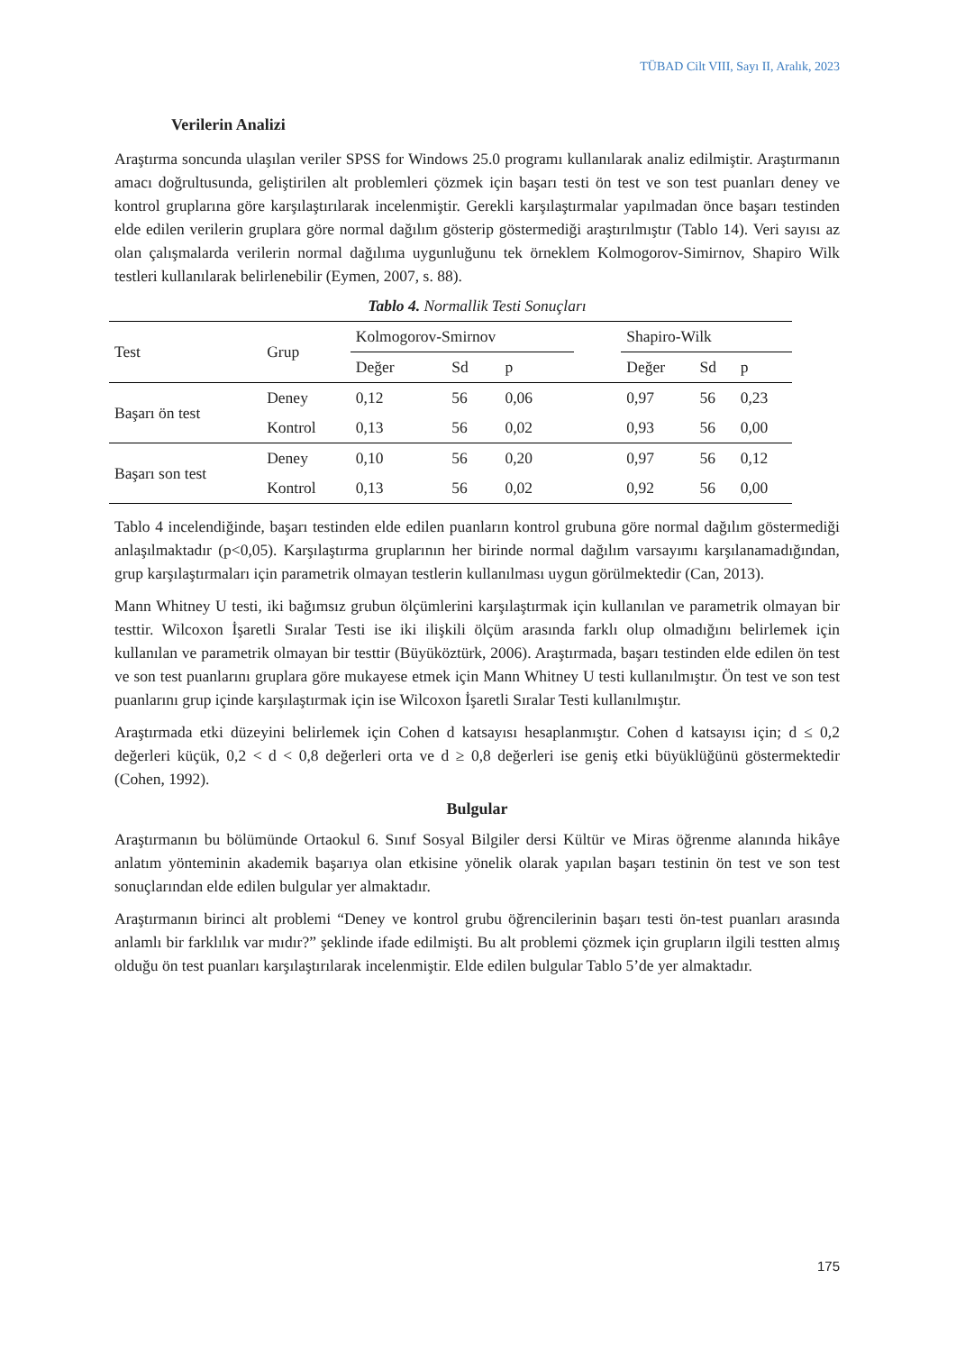TÜBAD Cilt VIII, Sayı II, Aralık, 2023
Verilerin Analizi
Araştırma soncunda ulaşılan veriler SPSS for Windows 25.0 programı kullanılarak analiz edilmiştir. Araştırmanın amacı doğrultusunda, geliştirilen alt problemleri çözmek için başarı testi ön test ve son test puanları deney ve kontrol gruplarına göre karşılaştırılarak incelenmiştir. Gerekli karşılaştırmalar yapılmadan önce başarı testinden elde edilen verilerin gruplara göre normal dağılım gösterip göstermediği araştırılmıştır (Tablo 14). Veri sayısı az olan çalışmalarda verilerin normal dağılıma uygunluğunu tek örneklem Kolmogorov-Simirnov, Shapiro Wilk testleri kullanılarak belirlenebilir (Eymen, 2007, s. 88).
Tablo 4. Normallik Testi Sonuçları
| Test | Grup | Kolmogorov-Smirnov | | | | Shapiro-Wilk | | |
| --- | --- | --- | --- | --- | --- | --- | --- | --- |
| | | Değer | Sd | p | | Değer | Sd | p |
| Başarı ön test | Deney | 0,12 | 56 | 0,06 | | 0,97 | 56 | 0,23 |
| | Kontrol | 0,13 | 56 | 0,02 | | 0,93 | 56 | 0,00 |
| Başarı son test | Deney | 0,10 | 56 | 0,20 | | 0,97 | 56 | 0,12 |
| | Kontrol | 0,13 | 56 | 0,02 | | 0,92 | 56 | 0,00 |
Tablo 4 incelendiğinde, başarı testinden elde edilen puanların kontrol grubuna göre normal dağılım göstermediği anlaşılmaktadır (p<0,05). Karşılaştırma gruplarının her birinde normal dağılım varsayımı karşılanamadığından, grup karşılaştırmaları için parametrik olmayan testlerin kullanılması uygun görülmektedir (Can, 2013).
Mann Whitney U testi, iki bağımsız grubun ölçümlerini karşılaştırmak için kullanılan ve parametrik olmayan bir testtir. Wilcoxon İşaretli Sıralar Testi ise iki ilişkili ölçüm arasında farklı olup olmadığını belirlemek için kullanılan ve parametrik olmayan bir testtir (Büyüköztürk, 2006). Araştırmada, başarı testinden elde edilen ön test ve son test puanlarını gruplara göre mukayese etmek için Mann Whitney U testi kullanılmıştır. Ön test ve son test puanlarını grup içinde karşılaştırmak için ise Wilcoxon İşaretli Sıralar Testi kullanılmıştır.
Araştırmada etki düzeyini belirlemek için Cohen d katsayısı hesaplanmıştır. Cohen d katsayısı için; d ≤ 0,2 değerleri küçük, 0,2 < d < 0,8 değerleri orta ve d ≥ 0,8 değerleri ise geniş etki büyüklüğünü göstermektedir (Cohen, 1992).
Bulgular
Araştırmanın bu bölümünde Ortaokul 6. Sınıf Sosyal Bilgiler dersi Kültür ve Miras öğrenme alanında hikâye anlatım yönteminin akademik başarıya olan etkisine yönelik olarak yapılan başarı testinin ön test ve son test sonuçlarından elde edilen bulgular yer almaktadır.
Araştırmanın birinci alt problemi “Deney ve kontrol grubu öğrencilerinin başarı testi ön-test puanları arasında anlamlı bir farklılık var mıdır?” şeklinde ifade edilmişti. Bu alt problemi çözmek için grupların ilgili testten almış olduğu ön test puanları karşılaştırılarak incelenmiştir. Elde edilen bulgular Tablo 5’de yer almaktadır.
175